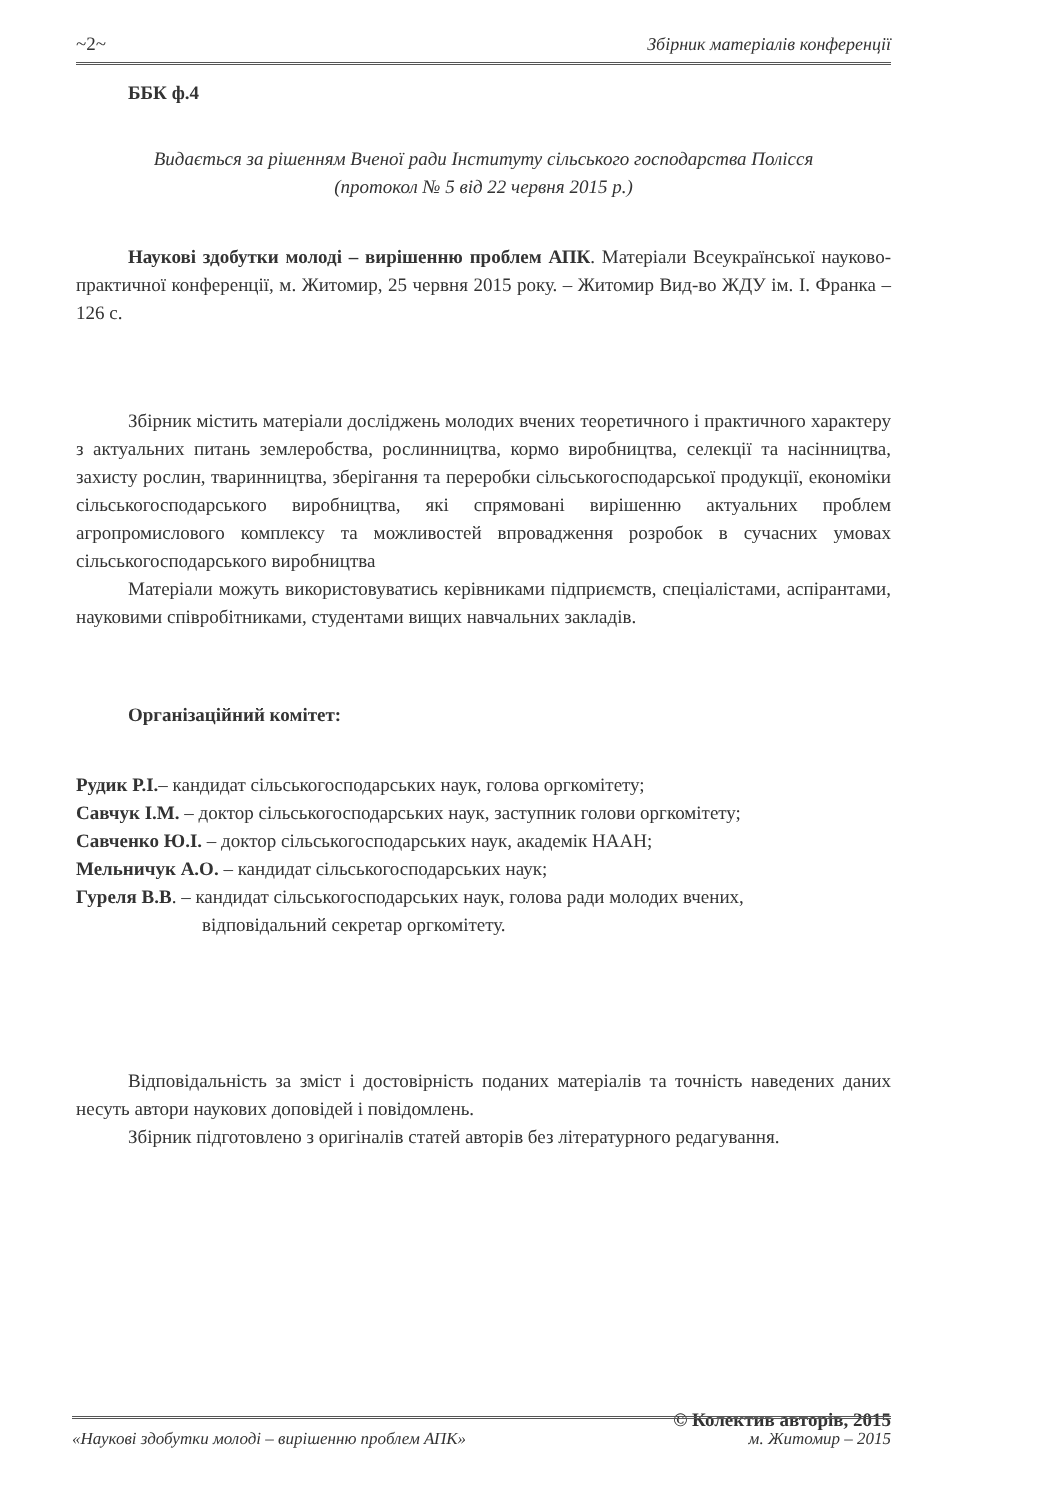~2~ Збірник матеріалів конференції
ББК ф.4
Видається за рішенням Вченої ради Інституту сільського господарства Полісся
(протокол № 5 від 22 червня 2015 р.)
Наукові здобутки молоді – вирішенню проблем АПК. Матеріали Всеукраїнської науково-практичної конференції, м. Житомир, 25 червня 2015 року. – Житомир Вид-во ЖДУ ім. І. Франка – 126 с.
Збірник містить матеріали досліджень молодих вчених теоретичного і практичного характеру з актуальних питань землеробства, рослинництва, кормо виробництва, селекції та насінництва, захисту рослин, тваринництва, зберігання та переробки сільськогосподарської продукції, економіки сільськогосподарського виробництва, які спрямовані вирішенню актуальних проблем агропромислового комплексу та можливостей впровадження розробок в сучасних умовах сільськогосподарського виробництва
Матеріали можуть використовуватись керівниками підприємств, спеціалістами, аспірантами, науковими співробітниками, студентами вищих навчальних закладів.
Організаційний комітет:
Рудик Р.І.– кандидат сільськогосподарських наук, голова оргкомітету;
Савчук І.М. – доктор сільськогосподарських наук, заступник голови оргкомітету;
Савченко Ю.І. – доктор сільськогосподарських наук, академік НААН;
Мельничук А.О. – кандидат сільськогосподарських наук;
Гуреля В.В. – кандидат сільськогосподарських наук, голова ради молодих вчених,
відповідальний секретар оргкомітету.
Відповідальність за зміст і достовірність поданих матеріалів та точність наведених даних несуть автори наукових доповідей і повідомлень.
Збірник підготовлено з оригіналів статей авторів без літературного редагування.
© Колектив авторів, 2015
«Наукові здобутки молоді – вирішенню проблем АПК» м. Житомир – 2015